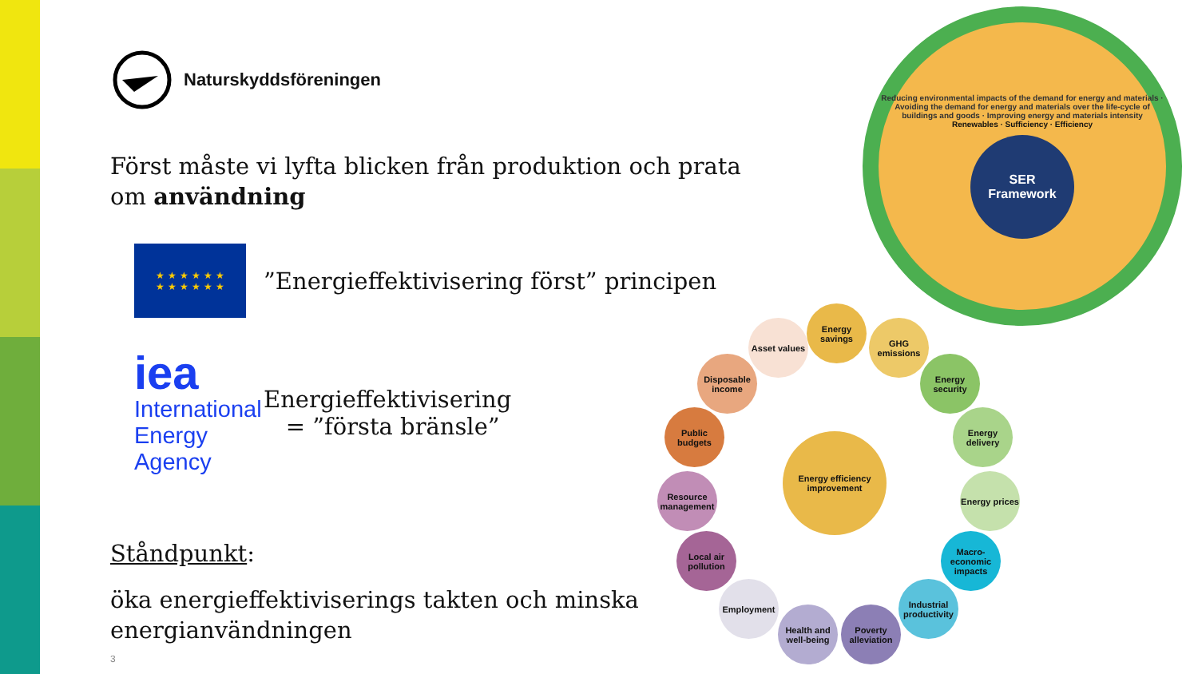Naturskyddsföreningen
Först måste vi lyfta blicken från produktion och prata om användning
★ ★ ★ ★ ★ ★
★ ★ ★ ★ ★ ★
”Energieffektivisering först” principen
iea
International Energy Agency
Energieffektivisering
= ”första bränsle”
Ståndpunkt:
öka energieffektiviserings takten och minska energianvändningen
3
Reducing environmental impacts of the demand for energy and materials · Avoiding the demand for energy and materials over the life-cycle of buildings and goods · Improving energy and materials intensity
Renewables · Sufficiency · Efficiency
SER
Framework
Energy efficiency improvement
Energy savings
GHG emissions
Energy security
Energy delivery
Energy prices
Macro-economic impacts
Industrial productivity
Poverty alleviation
Health and well-being
Employment
Local air pollution
Resource management
Public budgets
Disposable income
Asset values